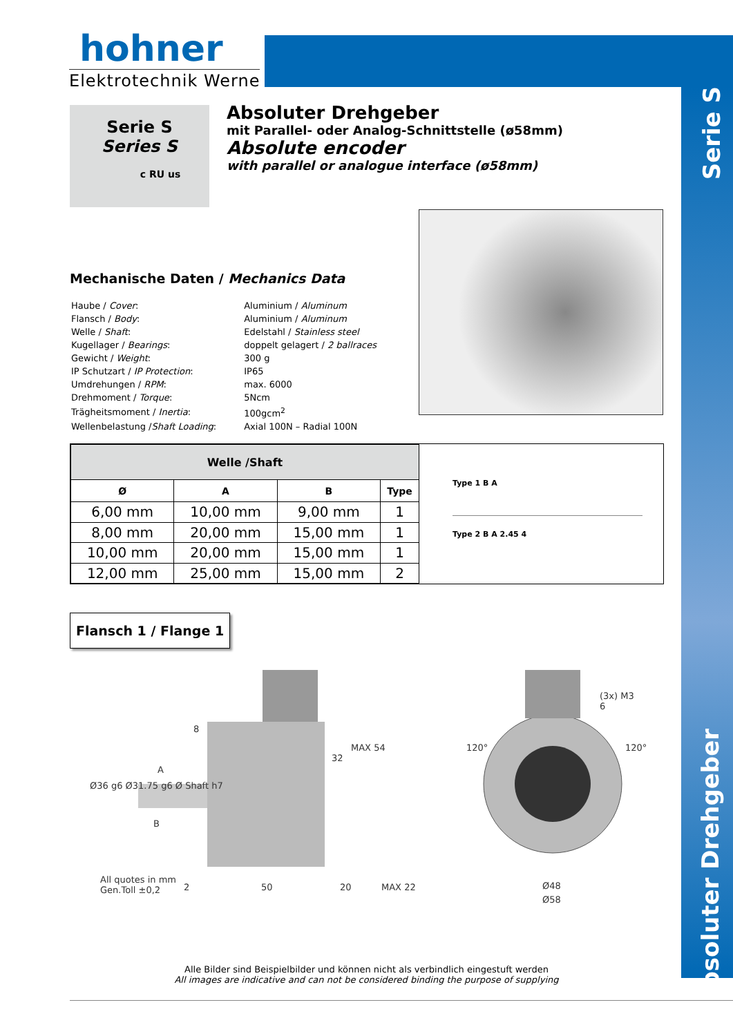Serie S
Absoluter Drehgeber
hohner
Elektrotechnik Werne
Serie S
Series S
c RU us
Absoluter Drehgeber
mit Parallel- oder Analog-Schnittstelle (ø58mm)
Absolute encoder
with parallel or analogue interface (ø58mm)
Mechanische Daten / Mechanics Data
| Haube / Cover : | Aluminium / Aluminum |
| Flansch / Body : | Aluminium / Aluminum |
| Welle / Shaft : | Edelstahl / Stainless steel |
| Kugellager / Bearings : | doppelt gelagert / 2 ballraces |
| Gewicht / Weight : | 300 g |
| IP Schutzart / IP Protection : | IP65 |
| Umdrehungen / RPM : | max. 6000 |
| Drehmoment / Torque : | 5Ncm |
| Trägheitsmoment / Inertia : | 100gcm<sup>2</sup> |
| Wellenbelastung / Shaft Loading : | Axial 100N – Radial 100N |
| Welle /Shaft | | | |
| --- | --- | --- | --- |
| Ø | A | B | Type |
| 6,00 mm | 10,00 mm | 9,00 mm | 1 |
| 8,00 mm | 20,00 mm | 15,00 mm | 1 |
| 10,00 mm | 20,00 mm | 15,00 mm | 1 |
| 12,00 mm | 25,00 mm | 15,00 mm | 2 |
Type 1 B A
Type 2 B A 2.45 4
Flansch 1 / Flange 1
8
A
B
Ø36 g6 Ø31.75 g6 Ø Shaft h7
32
MAX 54
(3x) M3 6
120° 120°
All quotes in mm
Gen.Toll ±0,2
2 50 20 MAX 22 Ø48
Ø58
Alle Bilder sind Beispielbilder und können nicht als verbindlich eingestuft werden
All images are indicative and can not be considered binding the purpose of supplying